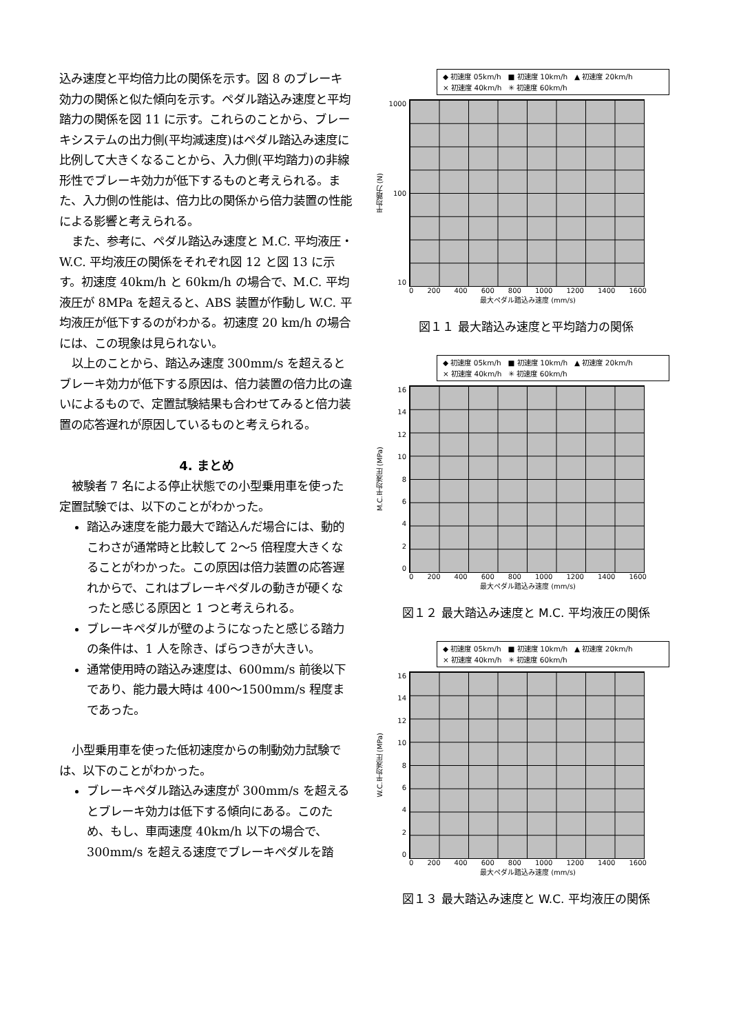込み速度と平均倍力比の関係を示す。図 8 のブレーキ効力の関係と似た傾向を示す。ペダル踏込み速度と平均踏力の関係を図 11 に示す。これらのことから、ブレーキシステムの出力側(平均減速度)はペダル踏込み速度に比例して大きくなることから、入力側(平均踏力)の非線形性でブレーキ効力が低下するものと考えられる。また、入力側の性能は、倍力比の関係から倍力装置の性能による影響と考えられる。
また、参考に、ペダル踏込み速度と M.C. 平均液圧・W.C. 平均液圧の関係をそれぞれ図 12 と図 13 に示す。初速度 40km/h と 60km/h の場合で、M.C. 平均液圧が 8MPa を超えると、ABS 装置が作動し W.C. 平均液圧が低下するのがわかる。初速度 20 km/h の場合には、この現象は見られない。
以上のことから、踏込み速度 300mm/s を超えるとブレーキ効力が低下する原因は、倍力装置の倍力比の違いによるもので、定置試験結果も合わせてみると倍力装置の応答遅れが原因しているものと考えられる。
4. まとめ
被験者 7 名による停止状態での小型乗用車を使った定置試験では、以下のことがわかった。
踏込み速度を能力最大で踏込んだ場合には、動的こわさが通常時と比較して 2〜5 倍程度大きくなることがわかった。この原因は倍力装置の応答遅れからで、これはブレーキペダルの動きが硬くなったと感じる原因と 1 つと考えられる。
ブレーキペダルが壁のようになったと感じる踏力の条件は、1 人を除き、ばらつきが大きい。
通常使用時の踏込み速度は、600mm/s 前後以下であり、能力最大時は 400〜1500mm/s 程度まであった。
小型乗用車を使った低初速度からの制動効力試験では、以下のことがわかった。
ブレーキペダル踏込み速度が 300mm/s を超えるとブレーキ効力は低下する傾向にある。このため、もし、車両速度 40km/h 以下の場合で、300mm/s を超える速度でブレーキペダルを踏
◆ 初速度 05km/h　■ 初速度 10km/h　▲ 初速度 20km/h
× 初速度 40km/h　✳ 初速度 60km/h
平均踏力 (N)
1000
100
10
0 200 400 600 800 1000 1200 1400 1600
最大ペダル踏込み速度 (mm/s)
図１１ 最大踏込み速度と平均踏力の関係
◆ 初速度 05km/h　■ 初速度 10km/h　▲ 初速度 20km/h
× 初速度 40km/h　✳ 初速度 60km/h
M.C.平均液圧 (MPa)
16
14
12
10
86420
0 200 400 600 800 1000 1200 1400 1600
最大ペダル踏込み速度 (mm/s)
図１２ 最大踏込み速度と M.C. 平均液圧の関係
◆ 初速度 05km/h　■ 初速度 10km/h　▲ 初速度 20km/h
× 初速度 40km/h　✳ 初速度 60km/h
W.C.平均液圧 (MPa)
16
14
12
10
86420
0 200 400 600 800 1000 1200 1400 1600
最大ペダル踏込み速度 (mm/s)
図１３ 最大踏込み速度と W.C. 平均液圧の関係